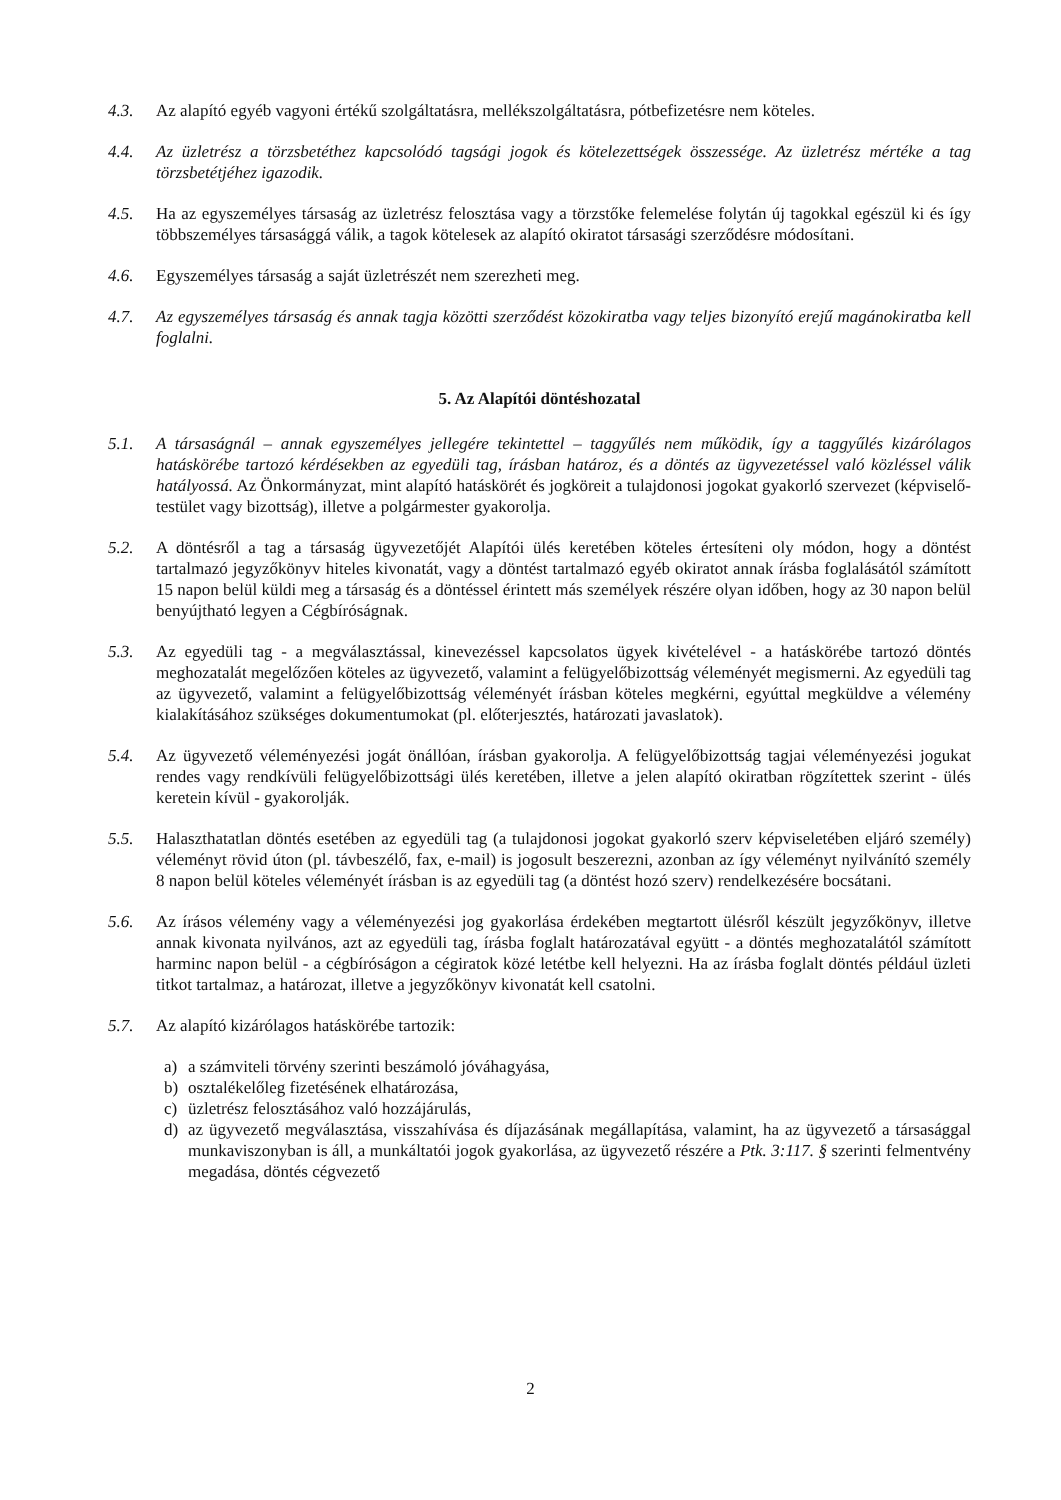4.3. Az alapító egyéb vagyoni értékű szolgáltatásra, mellékszolgáltatásra, pótbefizetésre nem köteles.
4.4. Az üzletrész a törzsbetéthez kapcsolódó tagsági jogok és kötelezettségek összessége. Az üzletrész mértéke a tag törzsbetétjéhez igazodik.
4.5. Ha az egyszemélyes társaság az üzletrész felosztása vagy a törzstőke felemelése folytán új tagokkal egészül ki és így többszemélyes társasággá válik, a tagok kötelesek az alapító okiratot társasági szerződésre módosítani.
4.6. Egyszemélyes társaság a saját üzletrészét nem szerezheti meg.
4.7. Az egyszemélyes társaság és annak tagja közötti szerződést közokiratba vagy teljes bizonyító erejű magánokiratba kell foglalni.
5. Az Alapítói döntéshozatal
5.1. A társaságnál – annak egyszemélyes jellegére tekintettel – taggyűlés nem működik, így a taggyűlés kizárólagos hatáskörébe tartozó kérdésekben az egyedüli tag, írásban határoz, és a döntés az ügyvezetéssel való közléssel válik hatályossá. Az Önkormányzat, mint alapító hatáskörét és jogköreit a tulajdonosi jogokat gyakorló szervezet (képviselő-testület vagy bizottság), illetve a polgármester gyakorolja.
5.2. A döntésről a tag a társaság ügyvezetőjét Alapítói ülés keretében köteles értesíteni oly módon, hogy a döntést tartalmazó jegyzőkönyv hiteles kivonatát, vagy a döntést tartalmazó egyéb okiratot annak írásba foglalásától számított 15 napon belül küldi meg a társaság és a döntéssel érintett más személyek részére olyan időben, hogy az 30 napon belül benyújtható legyen a Cégbíróságnak.
5.3. Az egyedüli tag - a megválasztással, kinevezéssel kapcsolatos ügyek kivételével - a hatáskörébe tartozó döntés meghozatalát megelőzően köteles az ügyvezető, valamint a felügyelőbizottság véleményét megismerni. Az egyedüli tag az ügyvezető, valamint a felügyelőbizottság véleményét írásban köteles megkérni, egyúttal megküldve a vélemény kialakításához szükséges dokumentumokat (pl. előterjesztés, határozati javaslatok).
5.4. Az ügyvezető véleményezési jogát önállóan, írásban gyakorolja. A felügyelőbizottság tagjai véleményezési jogukat rendes vagy rendkívüli felügyelőbizottsági ülés keretében, illetve a jelen alapító okiratban rögzítettek szerint - ülés keretein kívül - gyakorolják.
5.5. Halaszthatatlan döntés esetében az egyedüli tag (a tulajdonosi jogokat gyakorló szerv képviseletében eljáró személy) véleményt rövid úton (pl. távbeszélő, fax, e-mail) is jogosult beszerezni, azonban az így véleményt nyilvánító személy 8 napon belül köteles véleményét írásban is az egyedüli tag (a döntést hozó szerv) rendelkezésére bocsátani.
5.6. Az írásos vélemény vagy a véleményezési jog gyakorlása érdekében megtartott ülésről készült jegyzőkönyv, illetve annak kivonata nyilvános, azt az egyedüli tag, írásba foglalt határozatával együtt - a döntés meghozatalától számított harminc napon belül - a cégbíróságon a cégiratok közé letétbe kell helyezni. Ha az írásba foglalt döntés például üzleti titkot tartalmaz, a határozat, illetve a jegyzőkönyv kivonatát kell csatolni.
5.7. Az alapító kizárólagos hatáskörébe tartozik:
a) a számviteli törvény szerinti beszámoló jóváhagyása,
b) osztalékelőleg fizetésének elhatározása,
c) üzletrész felosztásához való hozzájárulás,
d) az ügyvezető megválasztása, visszahívása és díjazásának megállapítása, valamint, ha az ügyvezető a társasággal munkaviszonyban is áll, a munkáltatói jogok gyakorlása, az ügyvezető részére a Ptk. 3:117. § szerinti felmentvény megadása, döntés cégvezető
2